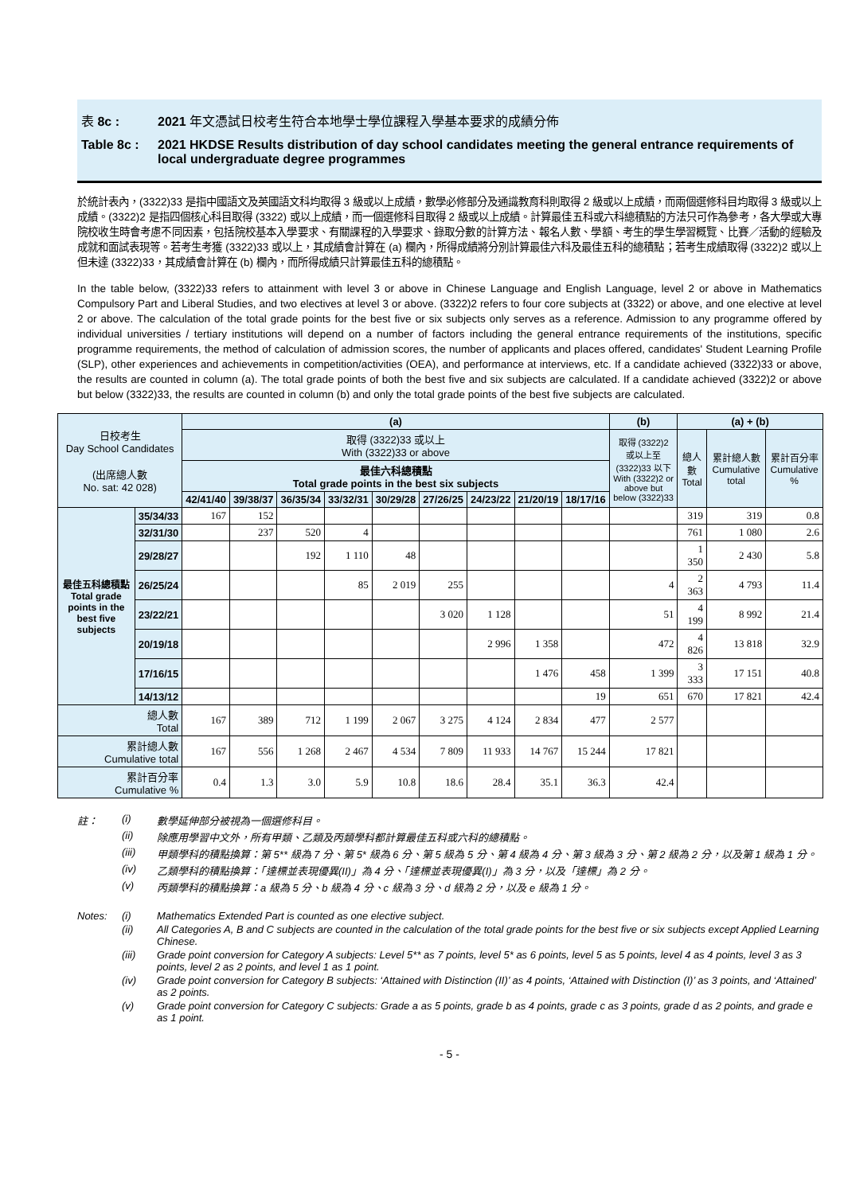表 8c : 2021 年文憑試日校考生符合本地學士學位課程入學基本要求的成績分佈
Table 8c : 2021 HKDSE Results distribution of day school candidates meeting the general entrance requirements of local undergraduate degree programmes
於統計表內，(3322)33 是指中國語文及英國語文科均取得 3 級或以上成績，數學必修部分及通識教育科則取得 2 級或以上成績，而兩個選修科目均取得 3 級或以上成績。(3322)2 是指四個核心科目取得 (3322) 或以上成績，而一個選修科目取得 2 級或以上成績。計算最佳五科或六科總積點的方法只可作為參考，各大學或大專院校收生時會考慮不同因素，包括院校基本入學要求、有關課程的入學要求、錄取分數的計算方法、報名人數、學額、考生的學生學習概覽、比賽／活動的經驗及成就和面試表現等。若考生考獲 (3322)33 或以上，其成績會計算在 (a) 欄內，所得成績將分別計算最佳六科及最佳五科的總積點；若考生成績取得 (3322)2 或以上但未達 (3322)33，其成績會計算在 (b) 欄內，而所得成績只計算最佳五科的總積點。
In the table below, (3322)33 refers to attainment with level 3 or above in Chinese Language and English Language, level 2 or above in Mathematics Compulsory Part and Liberal Studies, and two electives at level 3 or above. (3322)2 refers to four core subjects at (3322) or above, and one elective at level 2 or above. The calculation of the total grade points for the best five or six subjects only serves as a reference. Admission to any programme offered by individual universities / tertiary institutions will depend on a number of factors including the general entrance requirements of the institutions, specific programme requirements, the method of calculation of admission scores, the number of applicants and places offered, candidates' Student Learning Profile (SLP), other experiences and achievements in competition/activities (OEA), and performance at interviews, etc. If a candidate achieved (3322)33 or above, the results are counted in column (a). The total grade points of both the best five and six subjects are calculated. If a candidate achieved (3322)2 or above but below (3322)33, the results are counted in column (b) and only the total grade points of the best five subjects are calculated.
| 日校考生 Day School Candidates (出席總人數 No. sat: 42 028) | | (a) | | | | | | | | | (b) | (a) + (b) | | |
| | | 取得 (3322)33 或以上 With (3322)33 or above | | | | | | | | | 取得 (3322)2 或以上至 (3322)33 以下 With (3322)2 or above but below (3322)33 | 總人數 Total | 累計總人數 Cumulative total | 累計百分率 Cumulative % |
| | | 最佳六科總積點 Total grade points in the best six subjects | | | | | | | | | | | | |
| | | 42/41/40 | 39/38/37 | 36/35/34 | 33/32/31 | 30/29/28 | 27/26/25 | 24/23/22 | 21/20/19 | 18/17/16 | | | | |
| 最佳五科總積點 Total grade points in the best five subjects | 35/34/33 | 167 | 152 | | | | | | | | | 319 | 319 | 0.8 |
| | 32/31/30 | | 237 | 520 | 4 | | | | | | | 761 | 1 080 | 2.6 |
| | 29/28/27 | | | 192 | 1 110 | 48 | | | | | | 1 350 | 2 430 | 5.8 |
| | 26/25/24 | | | | 85 | 2 019 | 255 | | | | 4 | 2 363 | 4 793 | 11.4 |
| | 23/22/21 | | | | | | 3 020 | 1 128 | | | 51 | 4 199 | 8 992 | 21.4 |
| | 20/19/18 | | | | | | | 2 996 | 1 358 | | 472 | 4 826 | 13 818 | 32.9 |
| | 17/16/15 | | | | | | | | 1 476 | 458 | 1 399 | 3 333 | 17 151 | 40.8 |
| | 14/13/12 | | | | | | | | | 19 | 651 | 670 | 17 821 | 42.4 |
| 總人數 Total | | 167 | 389 | 712 | 1 199 | 2 067 | 3 275 | 4 124 | 2 834 | 477 | 2 577 | | | |
| 累計總人數 Cumulative total | | 167 | 556 | 1 268 | 2 467 | 4 534 | 7 809 | 11 933 | 14 767 | 15 244 | 17 821 | | | |
| 累計百分率 Cumulative % | | 0.4 | 1.3 | 3.0 | 5.9 | 10.8 | 18.6 | 28.4 | 35.1 | 36.3 | 42.4 | | | |
註： (i) 數學延伸部分被視為一個選修科目。
(ii) 除應用學習中文外，所有甲類、乙類及丙類學科都計算最佳五科或六科的總積點。
(iii) 甲類學科的積點換算：第 5** 級為 7 分、第 5* 級為 6 分、第 5 級為 5 分、第 4 級為 4 分、第 3 級為 3 分、第 2 級為 2 分，以及第 1 級為 1 分。
(iv) 乙類學科的積點換算：「達標並表現優異(II)」為 4 分、「達標並表現優異(I)」為 3 分，以及「達標」為 2 分。
(v) 丙類學科的積點換算：a 級為 5 分、b 級為 4 分、c 級為 3 分、d 級為 2 分，以及 e 級為 1 分。
Notes: (i) Mathematics Extended Part is counted as one elective subject.
(ii) All Categories A, B and C subjects are counted in the calculation of the total grade points for the best five or six subjects except Applied Learning Chinese.
(iii) Grade point conversion for Category A subjects: Level 5** as 7 points, level 5* as 6 points, level 5 as 5 points, level 4 as 4 points, level 3 as 3 points, level 2 as 2 points, and level 1 as 1 point.
(iv) Grade point conversion for Category B subjects: ‘Attained with Distinction (II)’ as 4 points, ‘Attained with Distinction (I)’ as 3 points, and ‘Attained’ as 2 points.
(v) Grade point conversion for Category C subjects: Grade a as 5 points, grade b as 4 points, grade c as 3 points, grade d as 2 points, and grade e as 1 point.
- 5 -